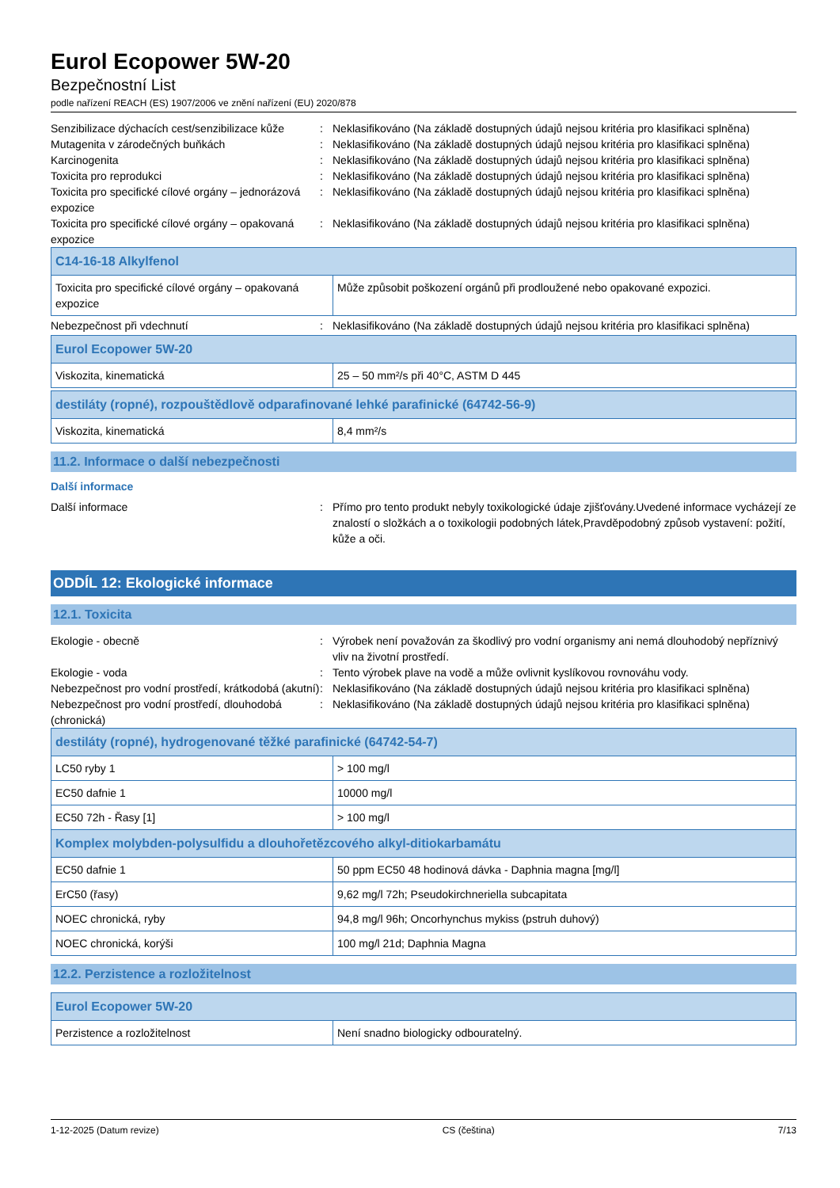Eurol Ecopower 5W-20
Bezpečnostní List
podle nařízení REACH (ES) 1907/2006 ve znění nařízení (EU) 2020/878
Senzibilizace dýchacích cest/senzibilizace kůže
: Neklasifikováno (Na základě dostupných údajů nejsou kritéria pro klasifikaci splněna)
Mutagenita v zárodečných buňkách : Neklasifikováno (Na základě dostupných údajů nejsou kritéria pro klasifikaci splněna)
Karcinogenita : Neklasifikováno (Na základě dostupných údajů nejsou kritéria pro klasifikaci splněna)
Toxicita pro reprodukci : Neklasifikováno (Na základě dostupných údajů nejsou kritéria pro klasifikaci splněna)
Toxicita pro specifické cílové orgány – jednorázová expozice
: Neklasifikováno (Na základě dostupných údajů nejsou kritéria pro klasifikaci splněna)
Toxicita pro specifické cílové orgány – opakovaná expozice
: Neklasifikováno (Na základě dostupných údajů nejsou kritéria pro klasifikaci splněna)
| C14-16-18 Alkylfenol | |
| --- | --- |
| Toxicita pro specifické cílové orgány – opakovaná expozice | Může způsobit poškození orgánů při prodloužené nebo opakované expozici. |
Nebezpečnost při vdechnutí : Neklasifikováno (Na základě dostupných údajů nejsou kritéria pro klasifikaci splněna)
| Eurol Ecopower 5W-20 | |
| --- | --- |
| Viskozita, kinematická | 25 – 50 mm²/s při 40°C, ASTM D 445 |
| destiláty (ropné), rozpouštědlově odparafinované lehké parafinické (64742-56-9) | |
| --- | --- |
| Viskozita, kinematická | 8,4 mm²/s |
11.2. Informace o další nebezpečnosti
Další informace
Další informace : Přímo pro tento produkt nebyly toxikologické údaje zjišťovány.Uvedené informace vycházejí ze znalostí o složkách a o toxikologii podobných látek,Pravděpodobný způsob vystavení: požití, kůže a oči.
ODDÍL 12: Ekologické informace
12.1. Toxicita
Ekologie - obecně : Výrobek není považován za škodlivý pro vodní organismy ani nemá dlouhodobý nepříznivý vliv na životní prostředí.
Ekologie - voda : Tento výrobek plave na vodě a může ovlivnit kyslíkovou rovnováhu vody.
Nebezpečnost pro vodní prostředí, krátkodobá (akutní)
: Neklasifikováno (Na základě dostupných údajů nejsou kritéria pro klasifikaci splněna)
Nebezpečnost pro vodní prostředí, dlouhodobá (chronická)
: Neklasifikováno (Na základě dostupných údajů nejsou kritéria pro klasifikaci splněna)
| destiláty (ropné), hydrogenované těžké parafinické (64742-54-7) | |
| --- | --- |
| LC50 ryby 1 | > 100 mg/l |
| EC50 dafnie 1 | 10000 mg/l |
| EC50 72h - Řasy [1] | > 100 mg/l |
| Komplex molybden-polysulfidu a dlouhořetězcového alkyl-ditiokarbamátu | |
| EC50 dafnie 1 | 50 ppm EC50 48 hodinová dávka - Daphnia magna [mg/l] |
| ErC50 (řasy) | 9,62 mg/l 72h; Pseudokirchneriella subcapitata |
| NOEC chronická, ryby | 94,8 mg/l 96h; Oncorhynchus mykiss (pstruh duhový) |
| NOEC chronická, korýši | 100 mg/l 21d; Daphnia Magna |
12.2. Perzistence a rozložitelnost
| Eurol Ecopower 5W-20 | |
| --- | --- |
| Perzistence a rozložitelnost | Není snadno biologicky odbouratelný. |
1-12-2025 (Datum revize) CS (čeština) 7/13